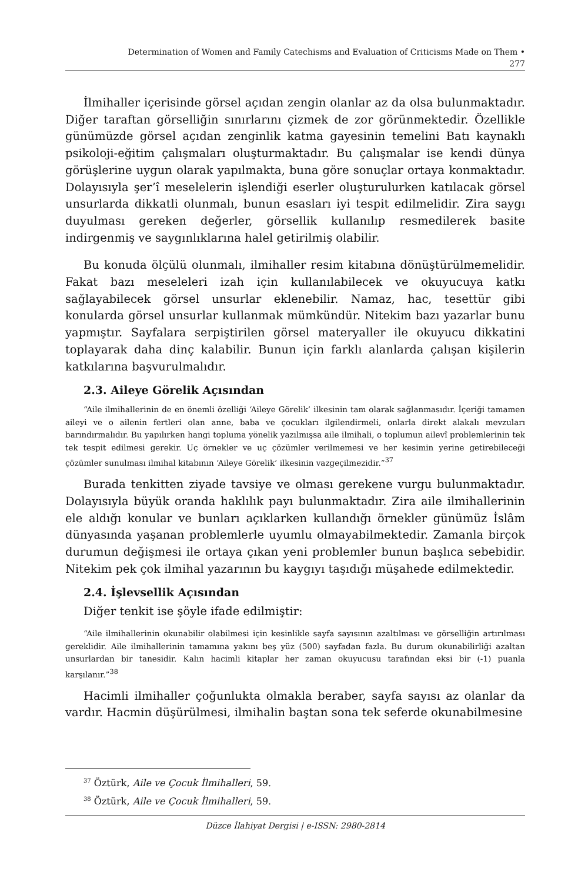Determination of Women and Family Catechisms and Evaluation of Criticisms Made on Them •
277
İlmihaller içerisinde görsel açıdan zengin olanlar az da olsa bulunmaktadır. Diğer taraftan görselliğin sınırlarını çizmek de zor görünmektedir. Özellikle günümüzde görsel açıdan zenginlik katma gayesinin temelini Batı kaynaklı psikoloji-eğitim çalışmaları oluşturmaktadır. Bu çalışmalar ise kendi dünya görüşlerine uygun olarak yapılmakta, buna göre sonuçlar ortaya konmaktadır. Dolayısıyla şer’î meselelerin işlendiği eserler oluşturulurken katılacak görsel unsurlarda dikkatli olunmalı, bunun esasları iyi tespit edilmelidir. Zira saygı duyulması gereken değerler, görsellik kullanılıp resmedilerek basite indirgenmiş ve saygınlıklarına halel getirilmiş olabilir.
Bu konuda ölçülü olunmalı, ilmihaller resim kitabına dönüştürülmemelidir. Fakat bazı meseleleri izah için kullanılabilecek ve okuyucuya katkı sağlayabilecek görsel unsurlar eklenebilir. Namaz, hac, tesettür gibi konularda görsel unsurlar kullanmak mümkündür. Nitekim bazı yazarlar bunu yapmıştır. Sayfalara serpiştirilen görsel materyaller ile okuyucu dikkatini toplayarak daha dinç kalabilir. Bunun için farklı alanlarda çalışan kişilerin katkılarına başvurulmalıdır.
2.3. Aileye Görelik Açısından
“Aile ilmihallerinin de en önemli özelliği ‘Aileye Görelik’ ilkesinin tam olarak sağlanmasıdır. İçeriği tamamen aileyi ve o ailenin fertleri olan anne, baba ve çocukları ilgilendirmeli, onlarla direkt alakalı mevzuları barındırmalıdır. Bu yapılırken hangi topluma yönelik yazılmışsa aile ilmihali, o toplumun ailevî problemlerinin tek tek tespit edilmesi gerekir. Uç örnekler ve uç çözümler verilmemesi ve her kesimin yerine getirebileceği çözümler sunulması ilmihal kitabının ‘Aileye Görelik’ ilkesinin vazgeçilmezidir.”<sup>37</sup>
Burada tenkitten ziyade tavsiye ve olması gerekene vurgu bulunmaktadır. Dolayısıyla büyük oranda haklılık payı bulunmaktadır. Zira aile ilmihallerinin ele aldığı konular ve bunları açıklarken kullandığı örnekler günümüz İslâm dünyasında yaşanan problemlerle uyumlu olmayabilmektedir. Zamanla birçok durumun değişmesi ile ortaya çıkan yeni problemler bunun başlıca sebebidir. Nitekim pek çok ilmihal yazarının bu kaygıyı taşıdığı müşahede edilmektedir.
2.4. İşlevsellik Açısından
Diğer tenkit ise şöyle ifade edilmiştir:
“Aile ilmihallerinin okunabilir olabilmesi için kesinlikle sayfa sayısının azaltılması ve görselliğin artırılması gereklidir. Aile ilmihallerinin tamamına yakını beş yüz (500) sayfadan fazla. Bu durum okunabilirliği azaltan unsurlardan bir tanesidir. Kalın hacimli kitaplar her zaman okuyucusu tarafından eksi bir (-1) puanla karşılanır.”<sup>38</sup>
Hacimli ilmihaller çoğunlukta olmakla beraber, sayfa sayısı az olanlar da vardır. Hacmin düşürülmesi, ilmihalin baştan sona tek seferde okunabilmesine
<sup>37</sup> Öztürk, Aile ve Çocuk İlmihalleri, 59.
<sup>38</sup> Öztürk, Aile ve Çocuk İlmihalleri, 59.
Düzce İlahiyat Dergisi | e-ISSN: 2980-2814